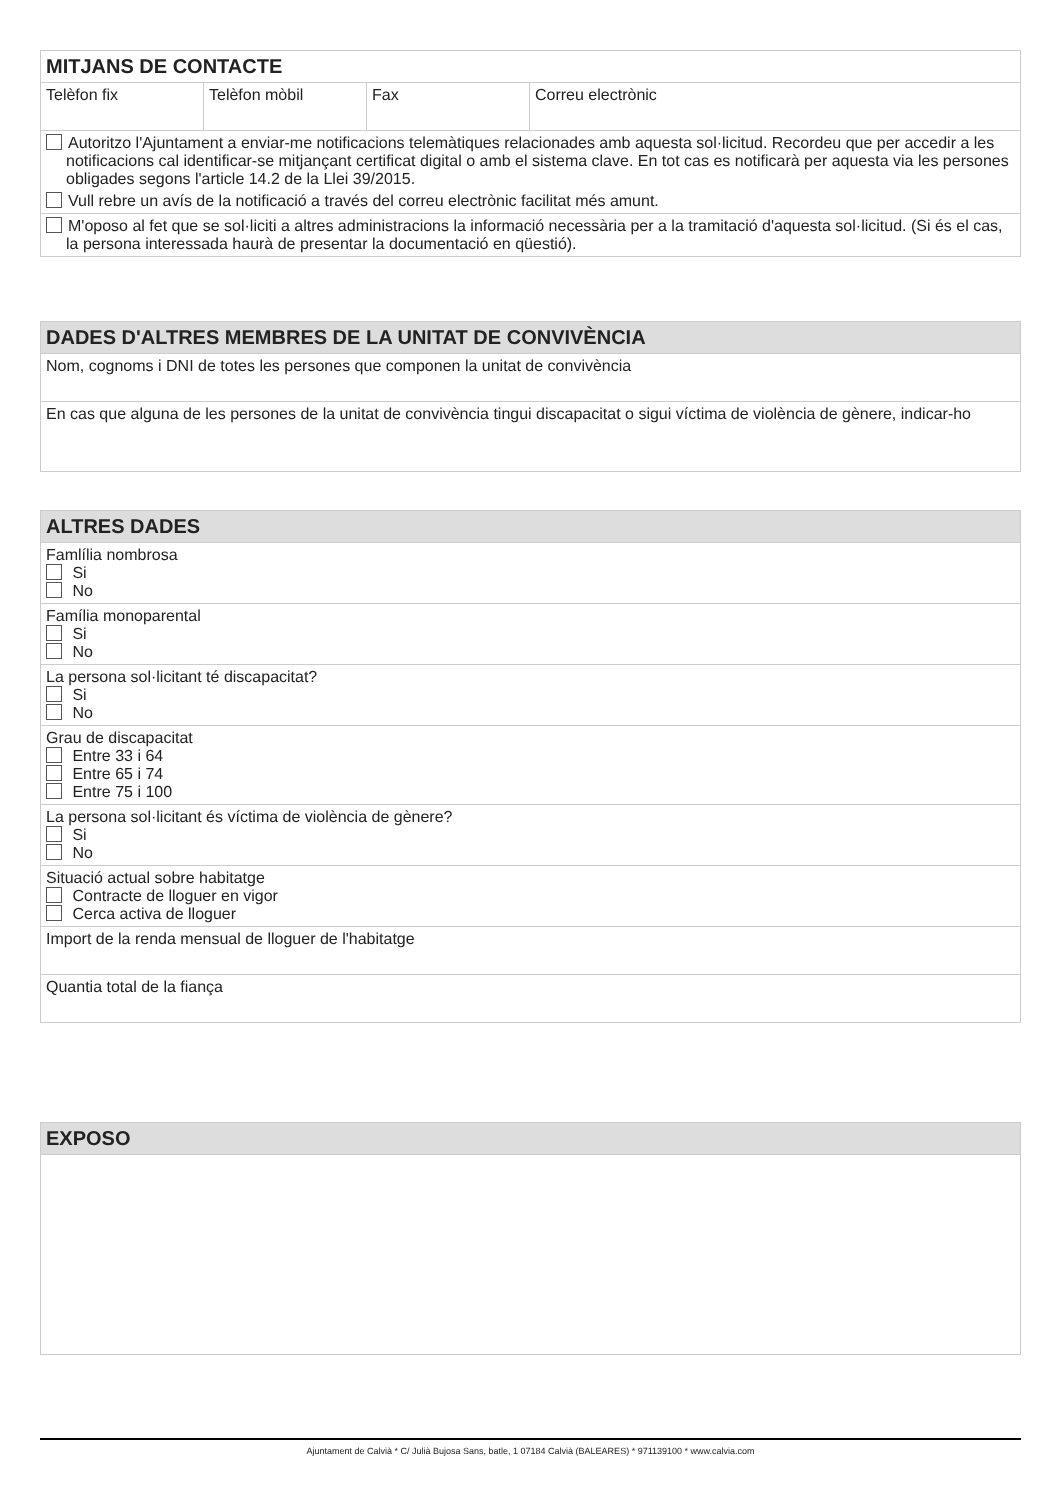| MITJANS DE CONTACTE | | | |
| --- | --- | --- | --- |
| Telèfon fix | Telèfon mòbil | Fax | Correu electrònic |
| Autoritzo l'Ajuntament a enviar-me notificacions telemàtiques relacionades amb aquesta sol·licitud. Recordeu que per accedir a les notificacions cal identificar-se mitjançant certificat digital o amb el sistema clave. En tot cas es notificarà per aquesta via les persones obligades segons l'article 14.2 de la Llei 39/2015. Vull rebre un avís de la notificació a través del correu electrònic facilitat més amunt. | | | |
| M'oposo al fet que se sol·liciti a altres administracions la informació necessària per a la tramitació d'aquesta sol·licitud. (Si és el cas, la persona interessada haurà de presentar la documentació en qüestió). | | | |
| DADES D'ALTRES MEMBRES DE LA UNITAT DE CONVIVÈNCIA |
| --- |
| Nom, cognoms i DNI de totes les persones que componen la unitat de convivència |
| En cas que alguna de les persones de la unitat de convivència tingui discapacitat o sigui víctima de violència de gènere, indicar-ho |
| ALTRES DADES |
| --- |
| Famlília nombrosa Si No |
| Família monoparental Si No |
| La persona sol·licitant té discapacitat? Si No |
| Grau de discapacitat Entre 33 i 64 Entre 65 i 74 Entre 75 i 100 |
| La persona sol·licitant és víctima de violència de gènere? Si No |
| Situació actual sobre habitatge Contracte de lloguer en vigor Cerca activa de lloguer |
| Import de la renda mensual de lloguer de l'habitatge |
| Quantia total de la fiança |
| EXPOSO |
| --- |
Ajuntament de Calvià * C/ Julià Bujosa Sans, batle, 1 07184 Calvià (BALEARES) * 971139100 * www.calvia.com